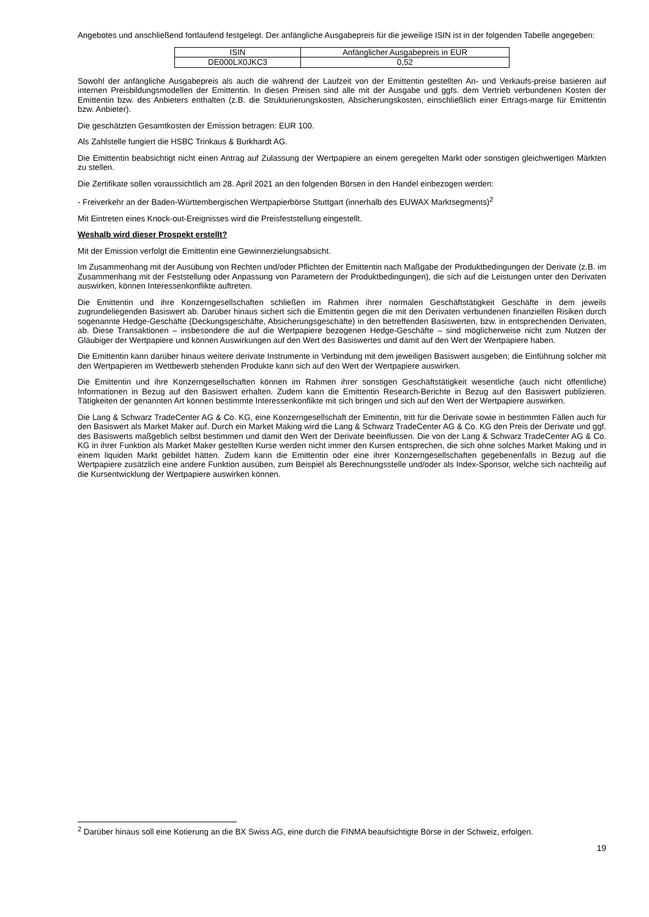Angebotes und anschließend fortlaufend festgelegt. Der anfängliche Ausgabepreis für die jeweilige ISIN ist in der folgenden Tabelle angegeben:
| ISIN | Anfänglicher Ausgabepreis in EUR |
| DE000LX0JKC3 | 0,52 |
Sowohl der anfängliche Ausgabepreis als auch die während der Laufzeit von der Emittentin gestellten An- und Verkaufs-preise basieren auf internen Preisbildungsmodellen der Emittentin. In diesen Preisen sind alle mit der Ausgabe und ggfs. dem Vertrieb verbundenen Kosten der Emittentin bzw. des Anbieters enthalten (z.B. die Strukturierungskosten, Absicherungskosten, einschließlich einer Ertrags-marge für Emittentin bzw. Anbieter).
Die geschätzten Gesamtkosten der Emission betragen: EUR 100.
Als Zahlstelle fungiert die HSBC Trinkaus & Burkhardt AG.
Die Emittentin beabsichtigt nicht einen Antrag auf Zulassung der Wertpapiere an einem geregelten Markt oder sonstigen gleichwertigen Märkten zu stellen.
Die Zertifikate sollen voraussichtlich am 28. April 2021 an den folgenden Börsen in den Handel einbezogen werden:
- Freiverkehr an der Baden-Württembergischen Wertpapierbörse Stuttgart (innerhalb des EUWAX Marktsegments)<sup>2</sup>
Mit Eintreten eines Knock-out-Ereignisses wird die Preisfeststellung eingestellt.
Weshalb wird dieser Prospekt erstellt?
Mit der Emission verfolgt die Emittentin eine Gewinnerzielungsabsicht.
Im Zusammenhang mit der Ausübung von Rechten und/oder Pflichten der Emittentin nach Maßgabe der Produktbedingungen der Derivate (z.B. im Zusammenhang mit der Feststellung oder Anpassung von Parametern der Produktbedingungen), die sich auf die Leistungen unter den Derivaten auswirken, können Interessenkonflikte auftreten.
Die Emittentin und ihre Konzerngesellschaften schließen im Rahmen ihrer normalen Geschäftstätigkeit Geschäfte in dem jeweils zugrundeliegenden Basiswert ab. Darüber hinaus sichert sich die Emittentin gegen die mit den Derivaten verbundenen finanziellen Risiken durch sogenannte Hedge-Geschäfte (Deckungsgeschäfte, Absicherungsgeschäfte) in den betreffenden Basiswerten, bzw. in entsprechenden Derivaten, ab. Diese Transaktionen – insbesondere die auf die Wertpapiere bezogenen Hedge-Geschäfte – sind möglicherweise nicht zum Nutzen der Gläubiger der Wertpapiere und können Auswirkungen auf den Wert des Basiswertes und damit auf den Wert der Wertpapiere haben.
Die Emittentin kann darüber hinaus weitere derivate Instrumente in Verbindung mit dem jeweiligen Basiswert ausgeben; die Einführung solcher mit den Wertpapieren im Wettbewerb stehenden Produkte kann sich auf den Wert der Wertpapiere auswirken.
Die Emittentin und ihre Konzerngesellschaften können im Rahmen ihrer sonstigen Geschäftstätigkeit wesentliche (auch nicht öffentliche) Informationen in Bezug auf den Basiswert erhalten. Zudem kann die Emittentin Research-Berichte in Bezug auf den Basiswert publizieren. Tätigkeiten der genannten Art können bestimmte Interessenkonflikte mit sich bringen und sich auf den Wert der Wertpapiere auswirken.
Die Lang & Schwarz TradeCenter AG & Co. KG, eine Konzerngesellschaft der Emittentin, tritt für die Derivate sowie in bestimmten Fällen auch für den Basiswert als Market Maker auf. Durch ein Market Making wird die Lang & Schwarz TradeCenter AG & Co. KG den Preis der Derivate und ggf. des Basiswerts maßgeblich selbst bestimmen und damit den Wert der Derivate beeinflussen. Die von der Lang & Schwarz TradeCenter AG & Co. KG in ihrer Funktion als Market Maker gestellten Kurse werden nicht immer den Kursen entsprechen, die sich ohne solches Market Making und in einem liquiden Markt gebildet hätten. Zudem kann die Emittentin oder eine ihrer Konzerngesellschaften gegebenenfalls in Bezug auf die Wertpapiere zusätzlich eine andere Funktion ausüben, zum Beispiel als Berechnungsstelle und/oder als Index-Sponsor, welche sich nachteilig auf die Kursentwicklung der Wertpapiere auswirken können.
<sup>2</sup> Darüber hinaus soll eine Kotierung an die BX Swiss AG, eine durch die FINMA beaufsichtigte Börse in der Schweiz, erfolgen.
19